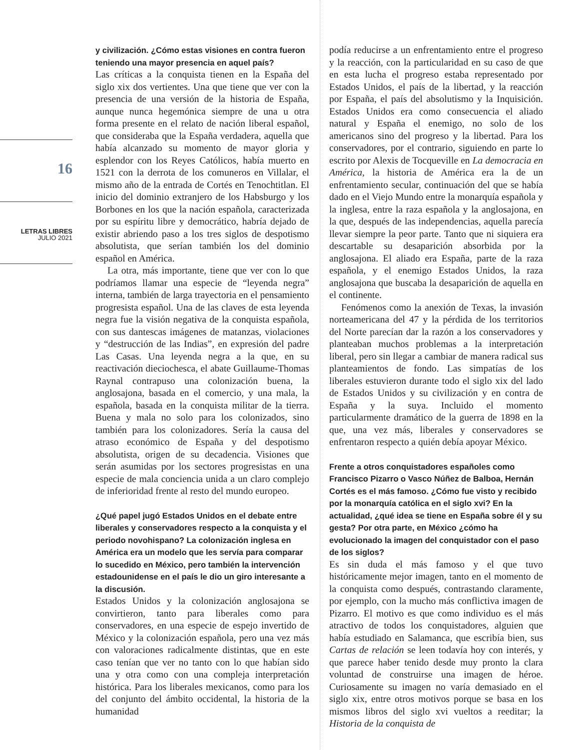16
LETRAS LIBRES
JULIO 2021
y civilización. ¿Cómo estas visiones en contra fueron teniendo una mayor presencia en aquel país?
Las críticas a la conquista tienen en la España del siglo xix dos vertientes. Una que tiene que ver con la presencia de una versión de la historia de España, aunque nunca hegemónica siempre de una u otra forma presente en el relato de nación liberal español, que consideraba que la España verdadera, aquella que había alcanzado su momento de mayor gloria y esplendor con los Reyes Católicos, había muerto en 1521 con la derrota de los comuneros en Villalar, el mismo año de la entrada de Cortés en Tenochtitlan. El inicio del dominio extranjero de los Habsburgo y los Borbones en los que la nación española, caracterizada por su espíritu libre y democrático, habría dejado de existir abriendo paso a los tres siglos de despotismo absolutista, que serían también los del dominio español en América.
La otra, más importante, tiene que ver con lo que podríamos llamar una especie de “leyenda negra” interna, también de larga trayectoria en el pensamiento progresista español. Una de las claves de esta leyenda negra fue la visión negativa de la conquista española, con sus dantescas imágenes de matanzas, violaciones y “destrucción de las Indias”, en expresión del padre Las Casas. Una leyenda negra a la que, en su reactivación dieciochesca, el abate Guillaume-Thomas Raynal contrapuso una colonización buena, la anglosajona, basada en el comercio, y una mala, la española, basada en la conquista militar de la tierra. Buena y mala no solo para los colonizados, sino también para los colonizadores. Sería la causa del atraso económico de España y del despotismo absolutista, origen de su decadencia. Visiones que serán asumidas por los sectores progresistas en una especie de mala conciencia unida a un claro complejo de inferioridad frente al resto del mundo europeo.
¿Qué papel jugó Estados Unidos en el debate entre liberales y conservadores respecto a la conquista y el periodo novohispano? La colonización inglesa en América era un modelo que les servía para comparar lo sucedido en México, pero también la intervención estadounidense en el país le dio un giro interesante a la discusión.
Estados Unidos y la colonización anglosajona se convirtieron, tanto para liberales como para conservadores, en una especie de espejo invertido de México y la colonización española, pero una vez más con valoraciones radicalmente distintas, que en este caso tenían que ver no tanto con lo que habían sido una y otra como con una compleja interpretación histórica. Para los liberales mexicanos, como para los del conjunto del ámbito occidental, la historia de la humanidad
podía reducirse a un enfrentamiento entre el progreso y la reacción, con la particularidad en su caso de que en esta lucha el progreso estaba representado por Estados Unidos, el país de la libertad, y la reacción por España, el país del absolutismo y la Inquisición. Estados Unidos era como consecuencia el aliado natural y España el enemigo, no solo de los americanos sino del progreso y la libertad. Para los conservadores, por el contrario, siguiendo en parte lo escrito por Alexis de Tocqueville en La democracia en América, la historia de América era la de un enfrentamiento secular, continuación del que se había dado en el Viejo Mundo entre la monarquía española y la inglesa, entre la raza española y la anglosajona, en la que, después de las independencias, aquella parecía llevar siempre la peor parte. Tanto que ni siquiera era descartable su desaparición absorbida por la anglosajona. El aliado era España, parte de la raza española, y el enemigo Estados Unidos, la raza anglosajona que buscaba la desaparición de aquella en el continente.
Fenómenos como la anexión de Texas, la invasión norteamericana del 47 y la pérdida de los territorios del Norte parecían dar la razón a los conservadores y planteaban muchos problemas a la interpretación liberal, pero sin llegar a cambiar de manera radical sus planteamientos de fondo. Las simpatías de los liberales estuvieron durante todo el siglo xix del lado de Estados Unidos y su civilización y en contra de España y la suya. Incluido el momento particularmente dramático de la guerra de 1898 en la que, una vez más, liberales y conservadores se enfrentaron respecto a quién debía apoyar México.
Frente a otros conquistadores españoles como Francisco Pizarro o Vasco Núñez de Balboa, Hernán Cortés es el más famoso. ¿Cómo fue visto y recibido por la monarquía católica en el siglo xvi? En la actualidad, ¿qué idea se tiene en España sobre él y su gesta? Por otra parte, en México ¿cómo ha evolucionado la imagen del conquistador con el paso de los siglos?
Es sin duda el más famoso y el que tuvo históricamente mejor imagen, tanto en el momento de la conquista como después, contrastando claramente, por ejemplo, con la mucho más conflictiva imagen de Pizarro. El motivo es que como individuo es el más atractivo de todos los conquistadores, alguien que había estudiado en Salamanca, que escribía bien, sus Cartas de relación se leen todavía hoy con interés, y que parece haber tenido desde muy pronto la clara voluntad de construirse una imagen de héroe. Curiosamente su imagen no varía demasiado en el siglo xix, entre otros motivos porque se basa en los mismos libros del siglo xvi vueltos a reeditar; la Historia de la conquista de